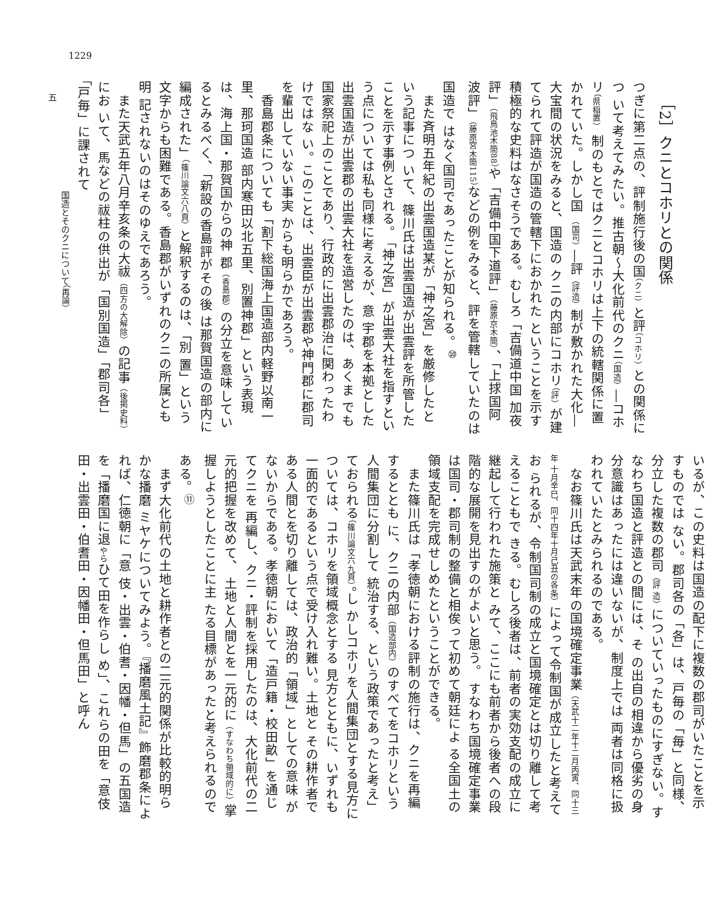1229
［2］クニとコホリとの関係
つぎに第二点の、評制施行後の国（クニ）と評（コホリ）との関係につ いて考えてみたい。推古朝～大化前代のクニ（国造）―コホリ（県稲置） 制のもとではクニとコホリは上下の統轄関係に置かれていた。しかし国 （国司）―評（評造）制が敷かれた大化―大宝間の状況をみると、国造の クニの内部にコホリ（評）が建てられて評造が国造の管轄下におかれた ということを示す積極的な史料はなさそうである。むしろ「吉備道中国 加夜評」（飛鳥池木簡88）や「吉備中国下道評」（藤原京木簡）、「上捄国阿 波評」（藤原宮木簡115）などの例をみると、評を管轄していたのは国造で はなく国司であったことが知られる。<sup>⑩</sup>
　また斉明五年紀の出雲国造某が「神之宮」を厳修したという記事につ いて、篠川氏は出雲国造が出雲評を所管したことを示す事例とされる。 「神之宮」が出雲大社を指すという点については私も同様に考えるが、意 宇郡を本拠とした出雲国造が出雲郡の出雲大社を造営したのは、あくま でも国家祭祀上のことであり、行政的に出雲郡治に関わったわけではな い。このことは、出雲臣が出雲郡や神門郡に郡司を輩出していない事実 からも明らかであろう。
　香島郡条についても「割下総国海上国造部内軽野以南一里、那珂国造 部内寒田以北五里、別置神郡」という表現は、海上国・那賀国からの神 郡（香島郡）の分立を意味しているとみるべく、「新設の香島評がその後 は那賀国造の部内に編成された」（篠川論文六八頁）と解釈するのは、「別 置」という文字からも困難である。香島郡がいずれのクニの所属とも明 記されないのはそのゆえであろう。
　また天武五年八月辛亥条の大祓（四方の大解除）の記事（後掲史料）にお いて、馬などの祓柱の供出が「国別国造」「郡司各」「戸毎」に課されて
いるが、この史料は国造の配下に複数の郡司がいたことを示すものでは ない。郡司各の「各」は、戸毎の「毎」と同様、分立した複数の郡司（評 造）についていったものにすぎない。すなわち国造と評造との間には、そ の出自の相違から優劣の身分意識はあったには違いないが、制度上では 両者は同格に扱われていたとみられるのである。
　なお篠川氏は天武末年の国境確定事業（天武十二年十二月丙寅、同十三年 十月辛巳、同十四年十月己丑の各条）によって令制国が成立したと考えてお られるが、令制国司制の成立と国境確定とは切り離して考えることもで きる。むしろ後者は、前者の実効支配の成立に継起して行われた施策と みて、ここにも前者から後者への段階的な展開を見出すのがよいと思う。 すなわち国境確定事業は国司・郡司制の整備と相俟って初めて朝廷によ る全国土の領域支配を完成せしめたということができる。
　また篠川氏は「孝徳朝における評制の施行は、クニを再編するととも に、クニの内部（国造部内）のすべてをコホリという人間集団に分割して 統治する、という政策であったと考え」ておられる（篠川論文六九頁）。し かしコホリを人間集団とする見方については、コホリを領域概念とする 見方とともに、いずれも一面的であるという点で受け入れ難い。土地と その耕作者である人間とを切り離しては、政治的「領域」としての意味 がないからである。孝徳朝において「造戸籍・校田畝」を通じてクニを 再編し、クニ・評制を採用したのは、大化前代の二元的把握を改めて、 土地と人間とを一元的に（すなわち領域的に）掌握しようとしたことに主 たる目標があったと考えられるのである。<sup>⑪</sup>
　まず大化前代の土地と耕作者との二元的関係が比較的明らかな播磨 ミヤケについてみよう。『播磨風土記』飾磨郡条によれば、仁徳朝に「意 伎・出雲・伯耆・因幡・但馬」の五国造を「播磨国に退やらひて田を作らし め」、これらの田を「意伎田・出雲田・伯耆田・因幡田・但馬田」と呼ん
国造とそのクニについて（再論）
五